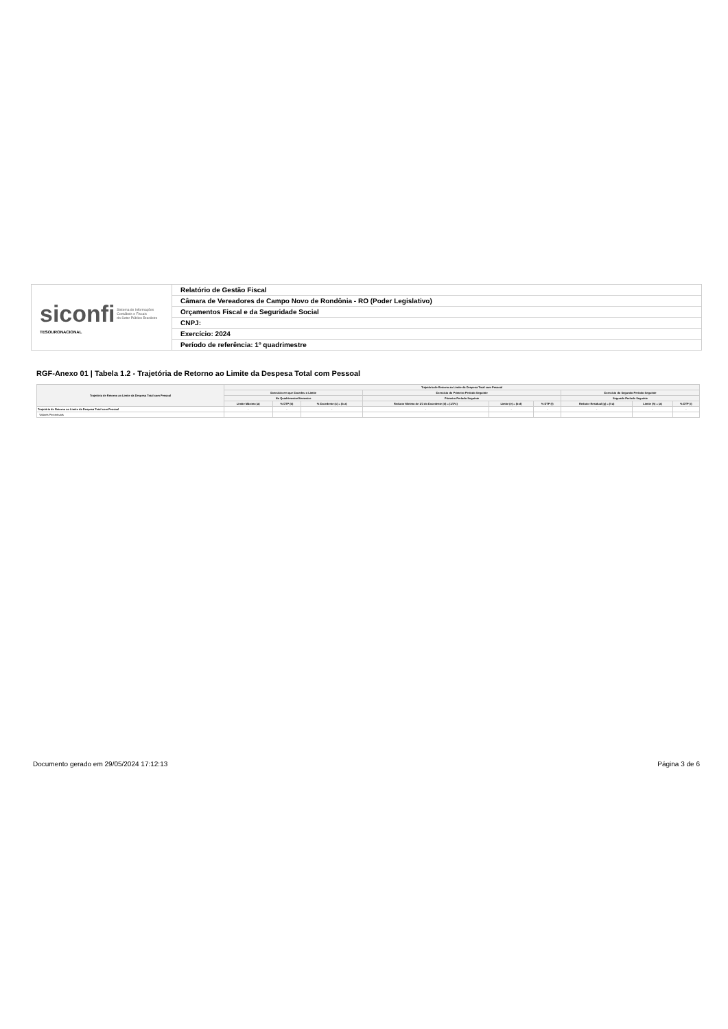| siconfi Sistema de Informações Contábeis e Fiscais do Setor Público Brasileiro TESOURONACIONAL | Relatório de Gestão Fiscal |
| | Câmara de Vereadores de Campo Novo de Rondônia - RO (Poder Legislativo) |
| | Orçamentos Fiscal e da Seguridade Social |
| | CNPJ: |
| | Exercício: 2024 |
| | Período de referência: 1º quadrimestre |
RGF-Anexo 01 | Tabela 1.2 - Trajetória de Retorno ao Limite da Despesa Total com Pessoal
| Trajetória de Retorno ao Limite da Despesa Total com Pessoal | Trajetória de Retorno ao Limite da Despesa Total com Pessoal | | | | | | | | |
| --- | --- | --- | --- | --- | --- | --- | --- | --- | --- |
| | Exercício em que Excedeu o Limite | | | Exercício do Primeiro Período Seguinte | | | Exercício do Segundo Período Seguinte | | |
| | No Quadrimestre/Semestre | | | Primeiro Período Seguinte | | | Segundo Período Seguinte | | |
| | Limite Máximo (a) | % DTP (b) | % Excedente (c) = (b-a) | Redutor Mínimo de 1/3 do Excedente (d) = (1/3*c) | Limite (e) = (b-d) | % DTP (f) | Redutor Residual (g) = (f-a) | Limite (h) = (a) | % DTP (i) |
| Trajetória de Retorno ao Limite da Despesa Total com Pessoal | - | - | - | - | - | - | - | - | - |
| Valores Percentuais | | | | | | | | | |
Documento gerado em 29/05/2024 17:12:13 Página 3 de 6